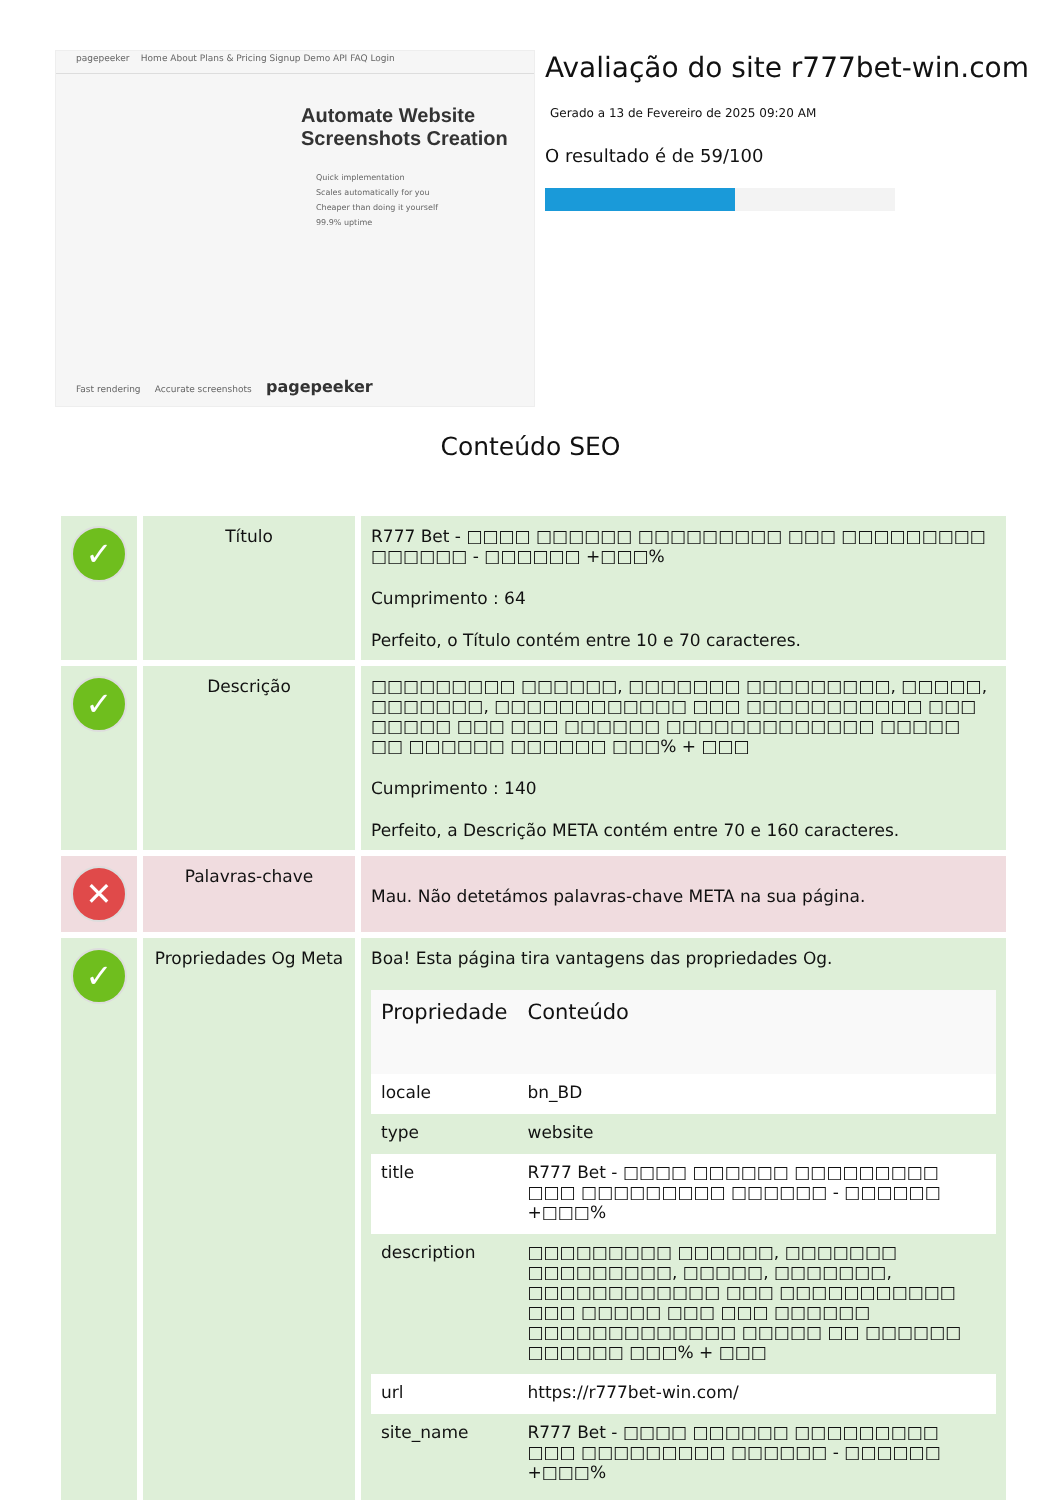pagepeeker Home About Plans & Pricing Signup Demo API FAQ Login
Automate Website Screenshots Creation
Quick implementation
Scales automatically for you
Cheaper than doing it yourself
99.9% uptime
Fast rendering Accurate screenshots pagepeeker
Avaliação do site r777bet-win.com
Gerado a 13 de Fevereiro de 2025 09:20 AM
O resultado é de 59/100
Conteúdo SEO
| ✓ | Título | R777 Bet - □□□□ □□□□□□ □□□□□□□□□ □□□ □□□□□□□□□ □□□□□□ - □□□□□□ +□□□% Cumprimento : 64 Perfeito, o Título contém entre 10 e 70 caracteres. |
| ✓ | Descrição | □□□□□□□□□ □□□□□□, □□□□□□□ □□□□□□□□□, □□□□□, □□□□□□□, □□□□□□□□□□□□ □□□ □□□□□□□□□□□ □□□ □□□□□ □□□ □□□ □□□□□□ □□□□□□□□□□□□□ □□□□□ □□ □□□□□□ □□□□□□ □□□% + □□□ Cumprimento : 140 Perfeito, a Descrição META contém entre 70 e 160 caracteres. |
| ✕ | Palavras-chave | Mau. Não detetámos palavras-chave META na sua página. |
| ✓ | Propriedades Og Meta | Boa! Esta página tira vantagens das propriedades Og. / Propriedade / Conteúdo / / --- / --- / / locale / bn_BD / / type / website / / title / R777 Bet - □□□□ □□□□□□ □□□□□□□□□ □□□ □□□□□□□□□ □□□□□□ - □□□□□□ +□□□% / / description / □□□□□□□□□ □□□□□□, □□□□□□□ □□□□□□□□□, □□□□□, □□□□□□□, □□□□□□□□□□□□ □□□ □□□□□□□□□□□ □□□ □□□□□ □□□ □□□ □□□□□□ □□□□□□□□□□□□□ □□□□□ □□ □□□□□□ □□□□□□ □□□% + □□□ / / url / https://r777bet-win.com/ / / site_name / R777 Bet - □□□□ □□□□□□ □□□□□□□□□ □□□ □□□□□□□□□ □□□□□□ - □□□□□□ +□□□% / |